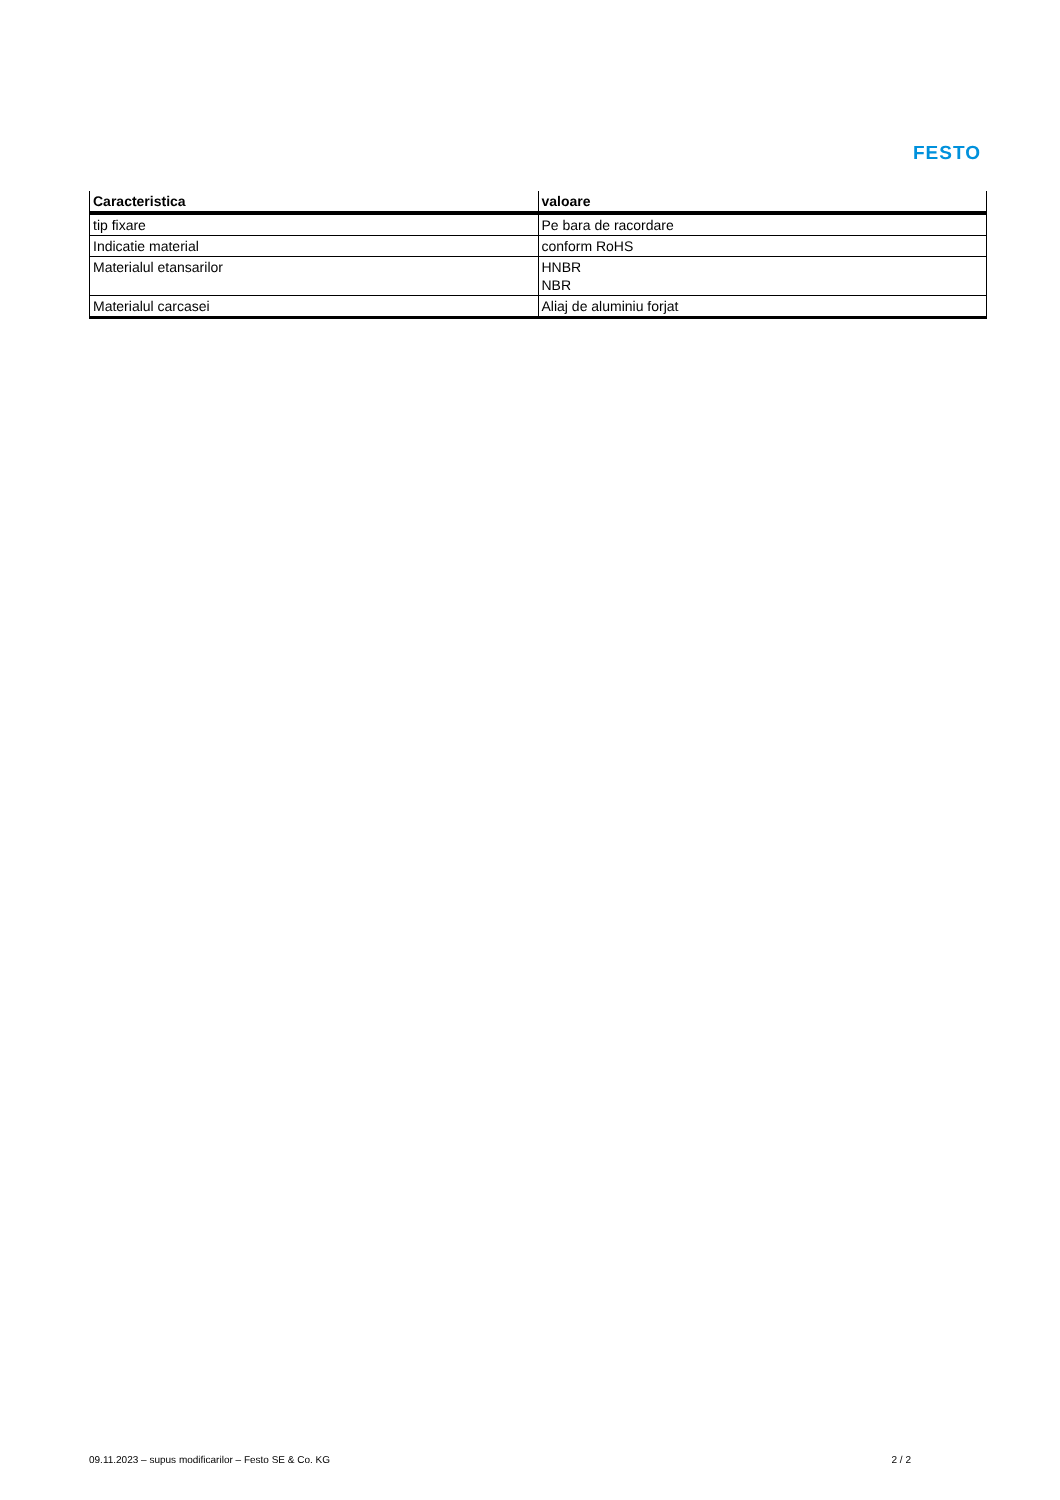FESTO
| Caracteristica | valoare |
| --- | --- |
| tip fixare | Pe bara de racordare |
| Indicatie material | conform RoHS |
| Materialul etansarilor | HNBR NBR |
| Materialul carcasei | Aliaj de aluminiu forjat |
09.11.2023 – supus modificarilor – Festo SE & Co. KG 2 / 2